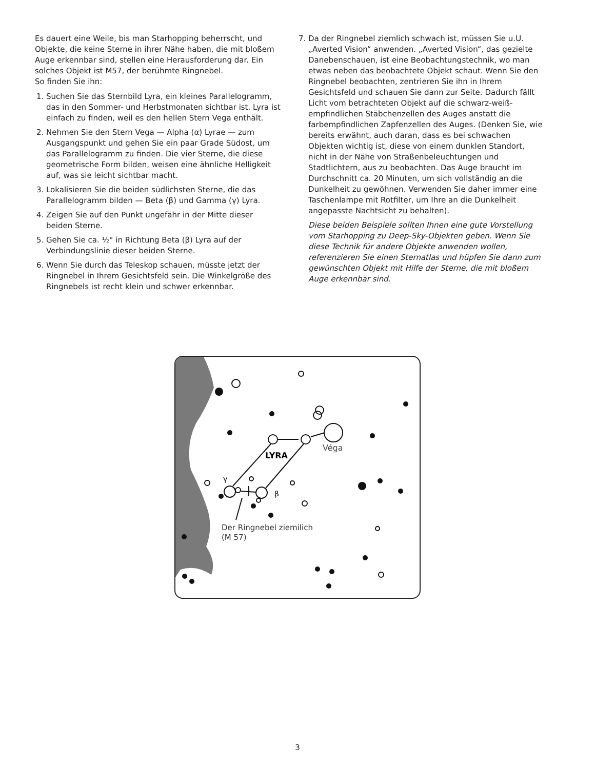Es dauert eine Weile, bis man Starhopping beherrscht, und Objekte, die keine Sterne in ihrer Nähe haben, die mit bloßem Auge erkennbar sind, stellen eine Herausforderung dar. Ein solches Objekt ist M57, der berühmte Ringnebel.
So finden Sie ihn:
1. Suchen Sie das Sternbild Lyra, ein kleines Parallelogramm, das in den Sommer- und Herbstmonaten sichtbar ist. Lyra ist einfach zu finden, weil es den hellen Stern Vega enthält.
2. Nehmen Sie den Stern Vega — Alpha (α) Lyrae — zum Ausgangspunkt und gehen Sie ein paar Grade Südost, um das Parallelogramm zu finden. Die vier Sterne, die diese geometrische Form bilden, weisen eine ähnliche Helligkeit auf, was sie leicht sichtbar macht.
3. Lokalisieren Sie die beiden südlichsten Sterne, die das Parallelogramm bilden — Beta (β) und Gamma (γ) Lyra.
4. Zeigen Sie auf den Punkt ungefähr in der Mitte dieser beiden Sterne.
5. Gehen Sie ca. ½° in Richtung Beta (β) Lyra auf der Verbindungslinie dieser beiden Sterne.
6. Wenn Sie durch das Teleskop schauen, müsste jetzt der Ringnebel in Ihrem Gesichtsfeld sein. Die Winkelgröße des Ringnebels ist recht klein und schwer erkennbar.
7. Da der Ringnebel ziemlich schwach ist, müssen Sie u.U. „Averted Vision“ anwenden. „Averted Vision“, das gezielte Danebenschauen, ist eine Beobachtungstechnik, wo man etwas neben das beobachtete Objekt schaut. Wenn Sie den Ringnebel beobachten, zentrieren Sie ihn in Ihrem Gesichtsfeld und schauen Sie dann zur Seite. Dadurch fällt Licht vom betrachteten Objekt auf die schwarz-weiß-empfindlichen Stäbchenzellen des Auges anstatt die farbempfindlichen Zapfenzellen des Auges. (Denken Sie, wie bereits erwähnt, auch daran, dass es bei schwachen Objekten wichtig ist, diese von einem dunklen Standort, nicht in der Nähe von Straßenbeleuchtungen und Stadtlichtern, aus zu beobachten. Das Auge braucht im Durchschnitt ca. 20 Minuten, um sich vollständig an die Dunkelheit zu gewöhnen. Verwenden Sie daher immer eine Taschenlampe mit Rotfilter, um Ihre an die Dunkelheit angepasste Nachtsicht zu behalten).
Diese beiden Beispiele sollten Ihnen eine gute Vorstellung vom Starhopping zu Deep-Sky-Objekten geben. Wenn Sie diese Technik für andere Objekte anwenden wollen, referenzieren Sie einen Sternatlas und hüpfen Sie dann zum gewünschten Objekt mit Hilfe der Sterne, die mit bloßem Auge erkennbar sind.
LYRA
Véga
γ
β
Der Ringnebel ziemilich
(M 57)
3